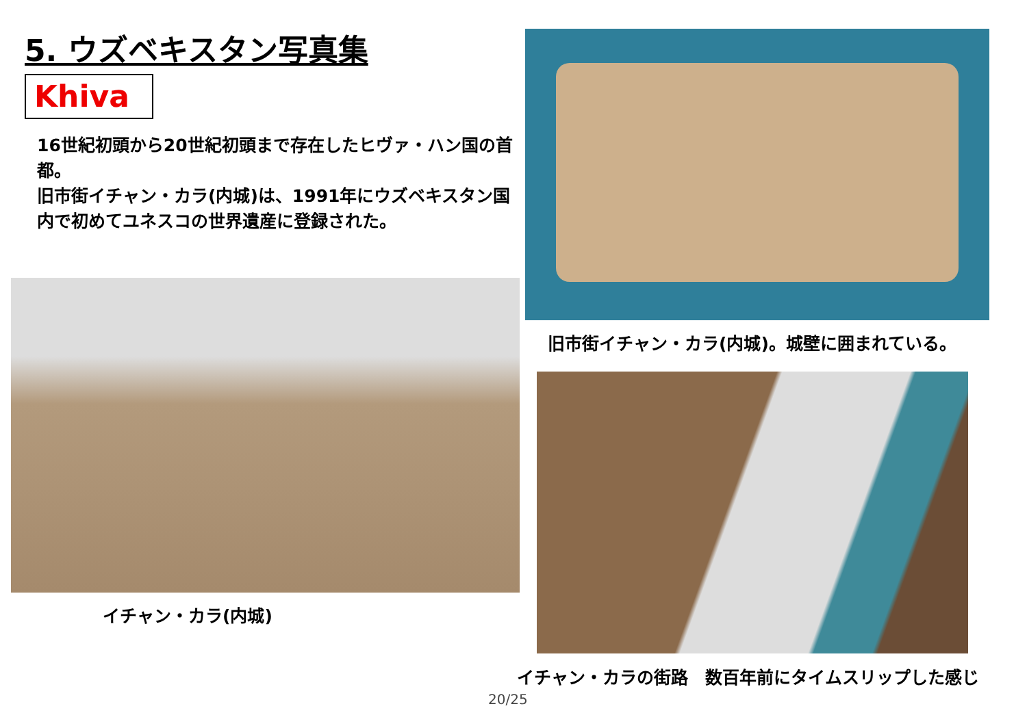5. ウズベキスタン写真集
Khiva
16世紀初頭から20世紀初頭まで存在したヒヴァ・ハン国の首都。
旧市街イチャン・カラ(内城)は、1991年にウズベキスタン国内で初めてユネスコの世界遺産に登録された。
旧市街イチャン・カラ(内城)。城壁に囲まれている。
イチャン・カラ(内城)
イチャン・カラの街路　数百年前にタイムスリップした感じ
20/25